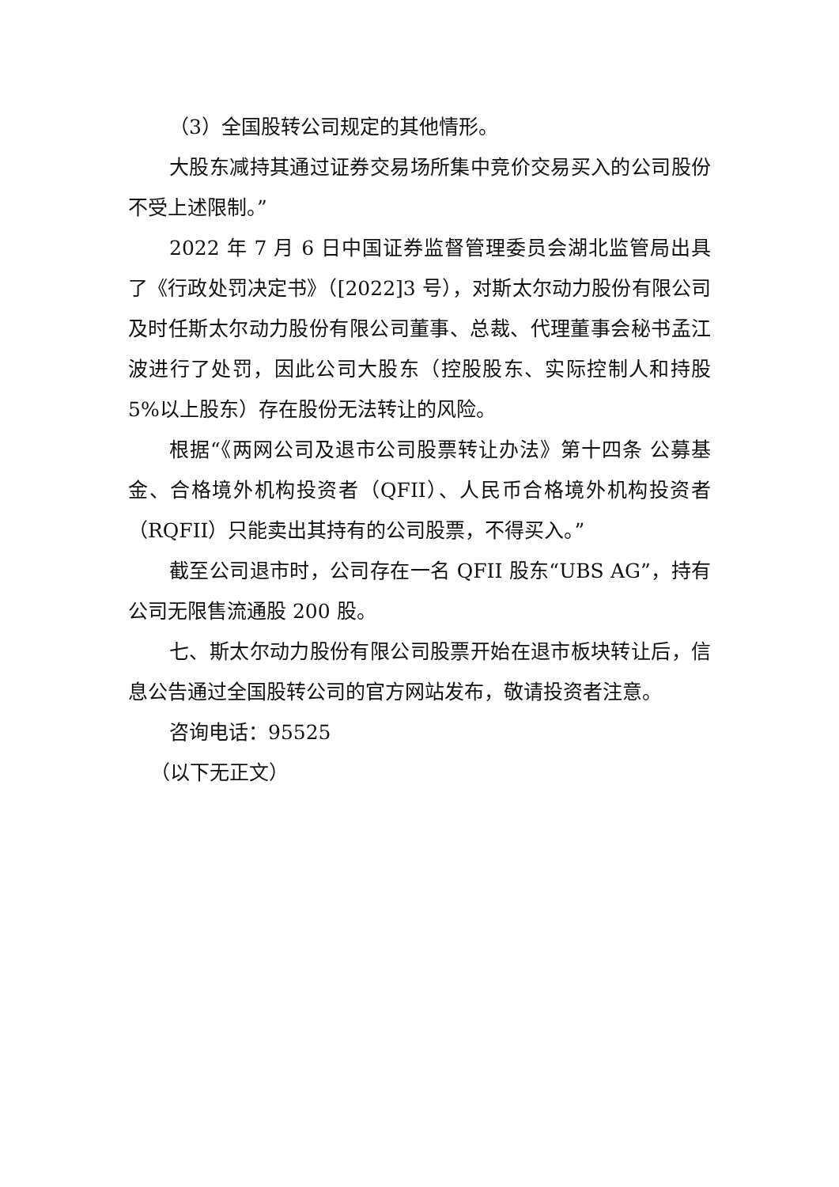（3）全国股转公司规定的其他情形。
大股东减持其通过证券交易场所集中竞价交易买入的公司股份不受上述限制。”
2022 年 7 月 6 日中国证券监督管理委员会湖北监管局出具了《行政处罚决定书》（[2022]3 号），对斯太尔动力股份有限公司及时任斯太尔动力股份有限公司董事、总裁、代理董事会秘书孟江波进行了处罚，因此公司大股东（控股股东、实际控制人和持股 5%以上股东）存在股份无法转让的风险。
根据“《两网公司及退市公司股票转让办法》第十四条 公募基金、合格境外机构投资者（QFII）、人民币合格境外机构投资者（RQFII）只能卖出其持有的公司股票，不得买入。”
截至公司退市时，公司存在一名 QFII 股东“UBS AG”，持有公司无限售流通股 200 股。
七、斯太尔动力股份有限公司股票开始在退市板块转让后，信息公告通过全国股转公司的官方网站发布，敬请投资者注意。
咨询电话：95525
（以下无正文）